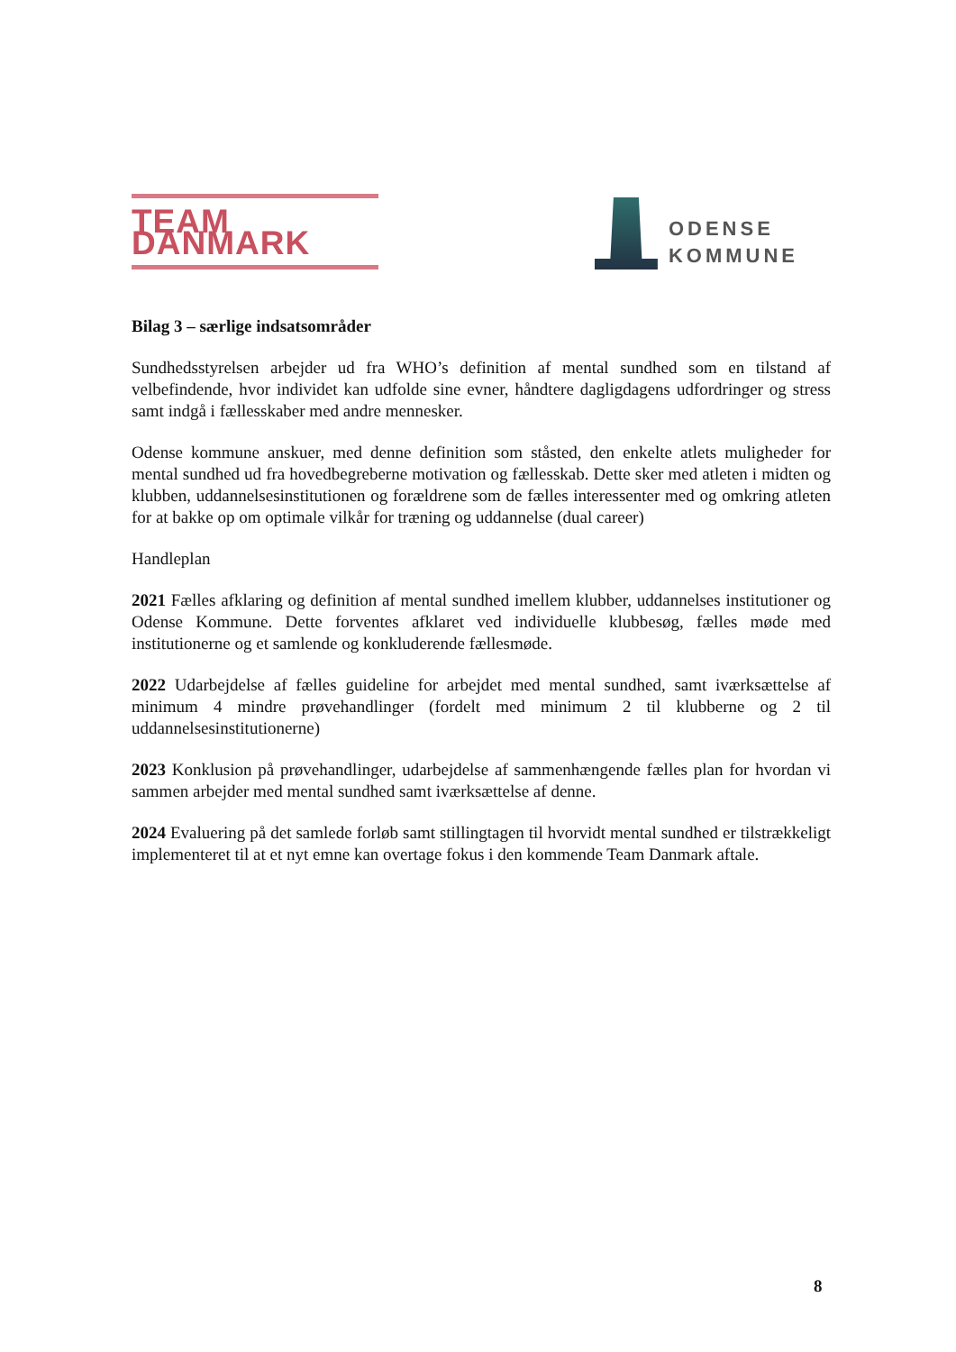TEAM DANMARK
ODENSE
KOMMUNE
Bilag 3 – særlige indsatsområder
Sundhedsstyrelsen arbejder ud fra WHO’s definition af mental sundhed som en tilstand af velbefindende, hvor individet kan udfolde sine evner, håndtere dagligdagens udfordringer og stress samt indgå i fællesskaber med andre mennesker.
Odense kommune anskuer, med denne definition som ståsted, den enkelte atlets muligheder for mental sundhed ud fra hovedbegreberne motivation og fællesskab. Dette sker med atleten i midten og klubben, uddannelsesinstitutionen og forældrene som de fælles interessenter med og omkring atleten for at bakke op om optimale vilkår for træning og uddannelse (dual career)
Handleplan
2021 Fælles afklaring og definition af mental sundhed imellem klubber, uddannelses institutioner og Odense Kommune. Dette forventes afklaret ved individuelle klubbesøg, fælles møde med institutionerne og et samlende og konkluderende fællesmøde.
2022 Udarbejdelse af fælles guideline for arbejdet med mental sundhed, samt iværksættelse af minimum 4 mindre prøvehandlinger (fordelt med minimum 2 til klubberne og 2 til uddannelsesinstitutionerne)
2023 Konklusion på prøvehandlinger, udarbejdelse af sammenhængende fælles plan for hvordan vi sammen arbejder med mental sundhed samt iværksættelse af denne.
2024 Evaluering på det samlede forløb samt stillingtagen til hvorvidt mental sundhed er tilstrækkeligt implementeret til at et nyt emne kan overtage fokus i den kommende Team Danmark aftale.
8